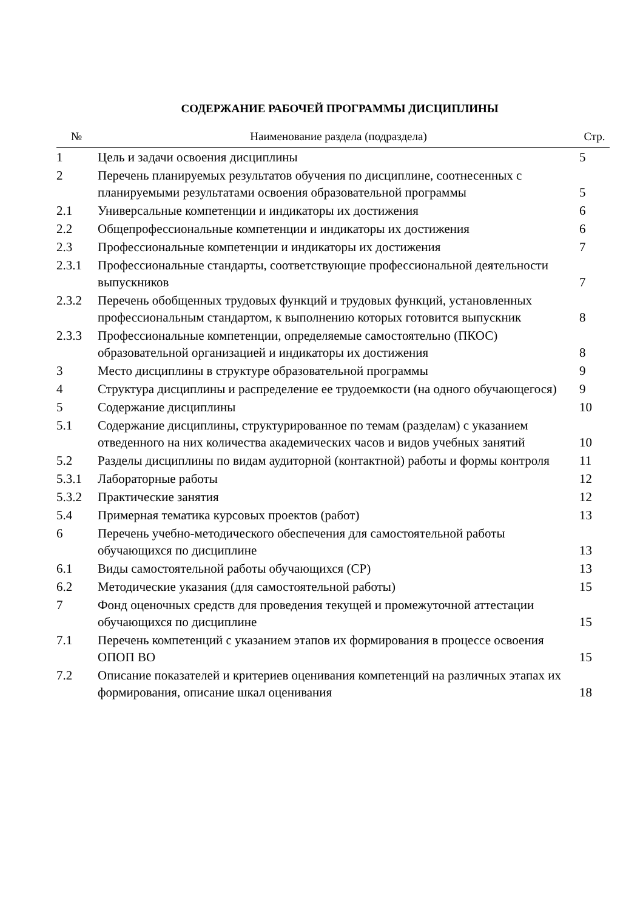СОДЕРЖАНИЕ РАБОЧЕЙ ПРОГРАММЫ ДИСЦИПЛИНЫ
| № | Наименование раздела (подраздела) | Стр. |
| --- | --- | --- |
| 1 | Цель и задачи освоения дисциплины | 5 |
| 2 | Перечень планируемых результатов обучения по дисциплине, соотнесенных с планируемыми результатами освоения образовательной программы | 5 |
| 2.1 | Универсальные компетенции и индикаторы их достижения | 6 |
| 2.2 | Общепрофессиональные компетенции и индикаторы их достижения | 6 |
| 2.3 | Профессиональные компетенции и индикаторы их достижения | 7 |
| 2.3.1 | Профессиональные стандарты, соответствующие профессиональной деятельности выпускников | 7 |
| 2.3.2 | Перечень обобщенных трудовых функций и трудовых функций, установленных профессиональным стандартом, к выполнению которых готовится выпускник | 8 |
| 2.3.3 | Профессиональные компетенции, определяемые самостоятельно (ПКОС) образовательной организацией и индикаторы их достижения | 8 |
| 3 | Место дисциплины в структуре образовательной программы | 9 |
| 4 | Структура дисциплины и распределение ее трудоемкости (на одного обучающегося) | 9 |
| 5 | Содержание дисциплины | 10 |
| 5.1 | Содержание дисциплины, структурированное по темам (разделам) с указанием отведенного на них количества академических часов и видов учебных занятий | 10 |
| 5.2 | Разделы дисциплины по видам аудиторной (контактной) работы и формы контроля | 11 |
| 5.3.1 | Лабораторные работы | 12 |
| 5.3.2 | Практические занятия | 12 |
| 5.4 | Примерная тематика курсовых проектов (работ) | 13 |
| 6 | Перечень учебно-методического обеспечения для самостоятельной работы обучающихся по дисциплине | 13 |
| 6.1 | Виды самостоятельной работы обучающихся (СР) | 13 |
| 6.2 | Методические указания (для самостоятельной работы) | 15 |
| 7 | Фонд оценочных средств для проведения текущей и промежуточной аттестации обучающихся по дисциплине | 15 |
| 7.1 | Перечень компетенций с указанием этапов их формирования в процессе освоения ОПОП ВО | 15 |
| 7.2 | Описание показателей и критериев оценивания компетенций на различных этапах их формирования, описание шкал оценивания | 18 |